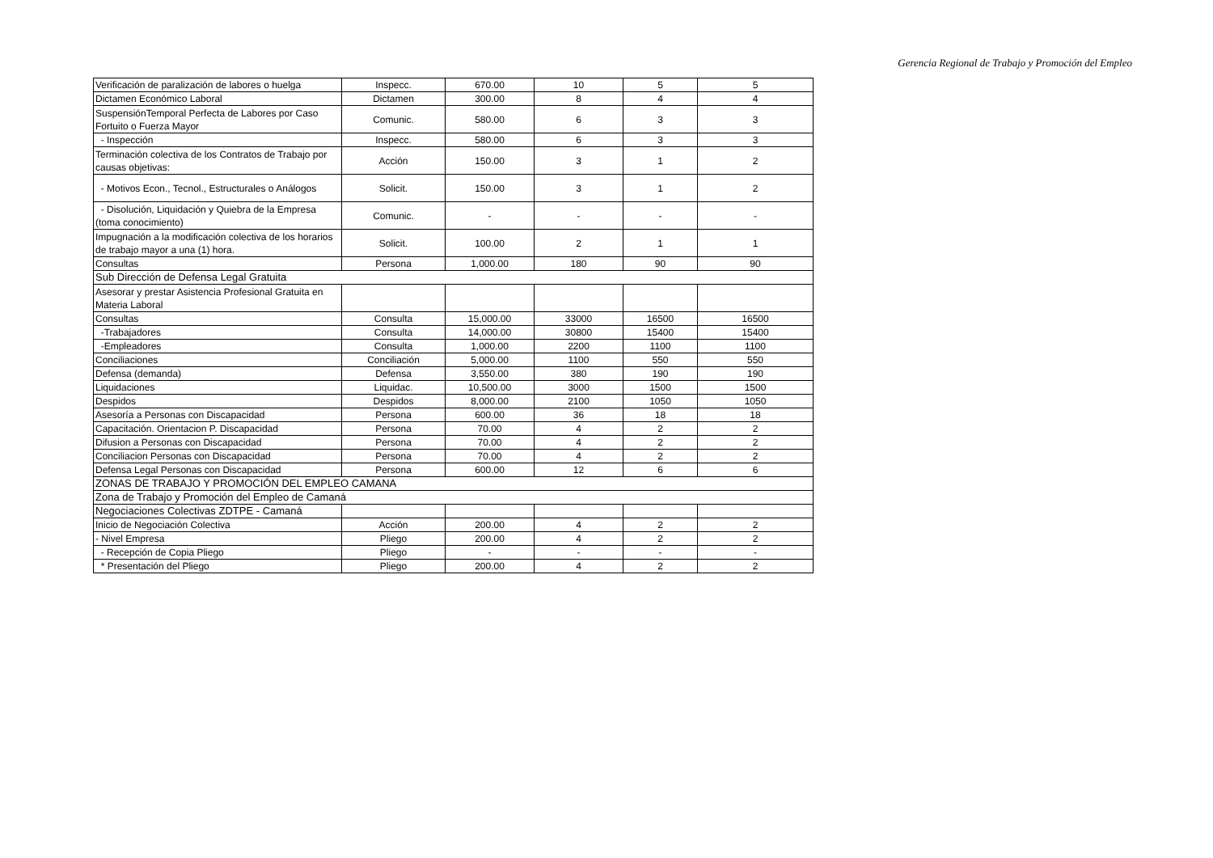Gerencia Regional de Trabajo y Promoción del Empleo
| Verificación de paralización de labores o huelga | Inspecc. | 670.00 | 10 | 5 | 5 |
| Dictamen Económico Laboral | Dictamen | 300.00 | 8 | 4 | 4 |
| SuspensiónTemporal Perfecta de Labores por Caso Fortuito o Fuerza Mayor | Comunic. | 580.00 | 6 | 3 | 3 |
| - Inspección | Inspecc. | 580.00 | 6 | 3 | 3 |
| Terminación colectiva de los Contratos de Trabajo por causas objetivas: | Acción | 150.00 | 3 | 1 | 2 |
| - Motivos Econ., Tecnol., Estructurales o Análogos | Solicit. | 150.00 | 3 | 1 | 2 |
| - Disolución, Liquidación y Quiebra de la Empresa (toma conocimiento) | Comunic. | - | - | - | - |
| Impugnación a la modificación colectiva de los horarios de trabajo mayor a una (1) hora. | Solicit. | 100.00 | 2 | 1 | 1 |
| Consultas | Persona | 1,000.00 | 180 | 90 | 90 |
| Sub Dirección de Defensa Legal Gratuita | | | | | |
| Asesorar y prestar Asistencia Profesional Gratuita en Materia Laboral | | | | | |
| Consultas | Consulta | 15,000.00 | 33000 | 16500 | 16500 |
| -Trabajadores | Consulta | 14,000.00 | 30800 | 15400 | 15400 |
| -Empleadores | Consulta | 1,000.00 | 2200 | 1100 | 1100 |
| Conciliaciones | Conciliación | 5,000.00 | 1100 | 550 | 550 |
| Defensa (demanda) | Defensa | 3,550.00 | 380 | 190 | 190 |
| Liquidaciones | Liquidac. | 10,500.00 | 3000 | 1500 | 1500 |
| Despidos | Despidos | 8,000.00 | 2100 | 1050 | 1050 |
| Asesoría a Personas con Discapacidad | Persona | 600.00 | 36 | 18 | 18 |
| Capacitación. Orientacion P. Discapacidad | Persona | 70.00 | 4 | 2 | 2 |
| Difusion a Personas con Discapacidad | Persona | 70.00 | 4 | 2 | 2 |
| Conciliacion Personas con Discapacidad | Persona | 70.00 | 4 | 2 | 2 |
| Defensa Legal Personas con Discapacidad | Persona | 600.00 | 12 | 6 | 6 |
| ZONAS DE TRABAJO Y PROMOCIÓN DEL EMPLEO CAMANA | | | | | |
| Zona de Trabajo y Promoción del Empleo de Camaná | | | | | |
| Negociaciones Colectivas ZDTPE - Camaná | | | | | |
| Inicio de Negociación Colectiva | Acción | 200.00 | 4 | 2 | 2 |
| - Nivel Empresa | Pliego | 200.00 | 4 | 2 | 2 |
| - Recepción de Copia Pliego | Pliego | - | - | - | - |
| * Presentación del Pliego | Pliego | 200.00 | 4 | 2 | 2 |